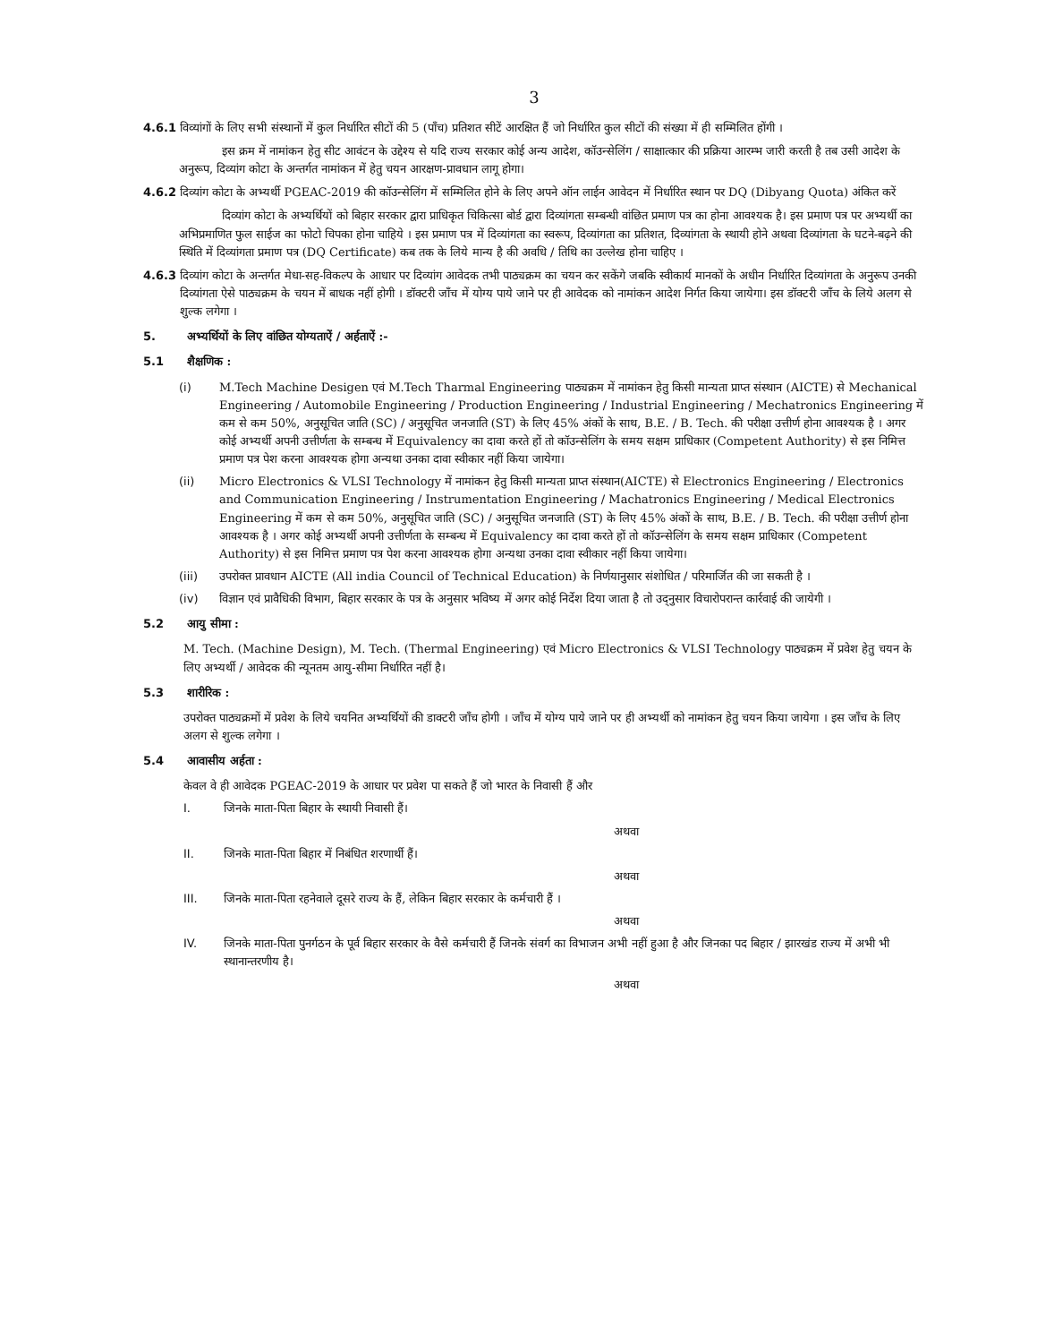3
4.6.1 विव्यांगों के लिए सभी संस्थानों में कुल निर्धारित सीटों की 5 (पाँच) प्रतिशत सीटें आरक्षित हैं जो निर्धारित कुल सीटों की संख्या में ही सम्मिलित होंगी ।
इस क्रम में नामांकन हेतु सीट आवंटन के उद्देश्य से यदि राज्य सरकार कोई अन्य आदेश, कॉउन्सेलिंग / साक्षात्कार की प्रक्रिया आरम्भ जारी करती है तब उसी आदेश के अनुरूप, दिव्यांग कोटा के अन्तर्गत नामांकन में हेतु चयन आरक्षण-प्रावधान लागू होगा।
4.6.2 दिव्यांग कोटा के अभ्यर्थी PGEAC-2019 की कॉउन्सेलिंग में सम्मिलित होने के लिए अपने ऑन लाईन आवेदन में निर्धारित स्थान पर DQ (Dibyang Quota) अंकित करें
दिव्यांग कोटा के अभ्यर्थियों को बिहार सरकार द्वारा प्राधिकृत चिकित्सा बोर्ड द्वारा दिव्यांगता सम्बन्धी वांछित प्रमाण पत्र का होना आवश्यक है। इस प्रमाण पत्र पर अभ्यर्थी का अभिप्रमाणित फुल साईज का फोटो चिपका होना चाहिये । इस प्रमाण पत्र में दिव्यांगता का स्वरूप, दिव्यांगता का प्रतिशत, दिव्यांगता के स्थायी होने अथवा दिव्यांगता के घटने-बढ़ने की स्थिति में दिव्यांगता प्रमाण पत्र (DQ Certificate) कब तक के लिये मान्य है की अवधि / तिथि का उल्लेख होना चाहिए ।
4.6.3 दिव्यांग कोटा के अन्तर्गत मेधा-सह-विकल्प के आधार पर दिव्यांग आवेदक तभी पाठ्यक्रम का चयन कर सकेंगे जबकि स्वीकार्य मानकों के अधीन निर्धारित दिव्यांगता के अनुरूप उनकी दिव्यांगता ऐसे पाठ्यक्रम के चयन में बाधक नहीं होगी । डॉक्टरी जाँच में योग्य पाये जाने पर ही आवेदक को नामांकन आदेश निर्गत किया जायेगा। इस डॉक्टरी जाँच के लिये अलग से शुल्क लगेगा ।
5. अभ्यर्थियों के लिए वांछित योग्यताऐं / अर्हताऐं :-
5.1 शैक्षणिक :
(i) M.Tech Machine Desigen एवं M.Tech Tharmal Engineering पाठ्यक्रम में नामांकन हेतु किसी मान्यता प्राप्त संस्थान (AICTE) से Mechanical Engineering / Automobile Engineering / Production Engineering / Industrial Engineering / Mechatronics Engineering में कम से कम 50%, अनुसूचित जाति (SC) / अनुसूचित जनजाति (ST) के लिए 45% अंकों के साथ, B.E. / B. Tech. की परीक्षा उत्तीर्ण होना आवश्यक है । अगर कोई अभ्यर्थी अपनी उत्तीर्णता के सम्बन्ध में Equivalency का दावा करते हों तो कॉउन्सेलिंग के समय सक्षम प्राधिकार (Competent Authority) से इस निमित्त प्रमाण पत्र पेश करना आवश्यक होगा अन्यथा उनका दावा स्वीकार नहीं किया जायेगा।
(ii) Micro Electronics & VLSI Technology में नामांकन हेतु किसी मान्यता प्राप्त संस्थान(AICTE) से Electronics Engineering / Electronics and Communication Engineering / Instrumentation Engineering / Machatronics Engineering / Medical Electronics Engineering में कम से कम 50%, अनुसूचित जाति (SC) / अनुसूचित जनजाति (ST) के लिए 45% अंकों के साथ, B.E. / B. Tech. की परीक्षा उत्तीर्ण होना आवश्यक है । अगर कोई अभ्यर्थी अपनी उत्तीर्णता के सम्बन्ध में Equivalency का दावा करते हों तो कॉउन्सेलिंग के समय सक्षम प्राधिकार (Competent Authority) से इस निमित्त प्रमाण पत्र पेश करना आवश्यक होगा अन्यथा उनका दावा स्वीकार नहीं किया जायेगा।
(iii) उपरोक्त प्रावधान AICTE (All india Council of Technical Education) के निर्णयानुसार संशोधित / परिमार्जित की जा सकती है ।
(iv) विज्ञान एवं प्रावैधिकी विभाग, बिहार सरकार के पत्र के अनुसार भविष्य में अगर कोई निर्देश दिया जाता है तो उद्नुसार विचारोपरान्त कार्रवाई की जायेगी ।
5.2 आयु सीमा :
M. Tech. (Machine Design), M. Tech. (Thermal Engineering) एवं Micro Electronics & VLSI Technology पाठ्यक्रम में प्रवेश हेतु चयन के लिए अभ्यर्थी / आवेदक की न्यूनतम आयु-सीमा निर्धारित नहीं है।
5.3 शारीरिक :
उपरोक्त पाठ्यक्रमों में प्रवेश के लिये चयनित अभ्यर्थियों की डाक्टरी जाँच होगी । जाँच में योग्य पाये जाने पर ही अभ्यर्थी को नामांकन हेतु चयन किया जायेगा । इस जाँच के लिए अलग से शुल्क लगेगा ।
5.4 आवासीय अर्हता :
केवल वे ही आवेदक PGEAC-2019 के आधार पर प्रवेश पा सकते हैं जो भारत के निवासी हैं और
I. जिनके माता-पिता बिहार के स्थायी निवासी हैं।
अथवा
II. जिनके माता-पिता बिहार में निबंधित शरणार्थी हैं।
अथवा
III. जिनके माता-पिता रहनेवाले दूसरे राज्य के हैं, लेकिन बिहार सरकार के कर्मचारी हैं ।
अथवा
IV. जिनके माता-पिता पुनर्गठन के पूर्व बिहार सरकार के वैसे कर्मचारी हैं जिनके संवर्ग का विभाजन अभी नहीं हुआ है और जिनका पद बिहार / झारखंड राज्य में अभी भी स्थानान्तरणीय है।
अथवा